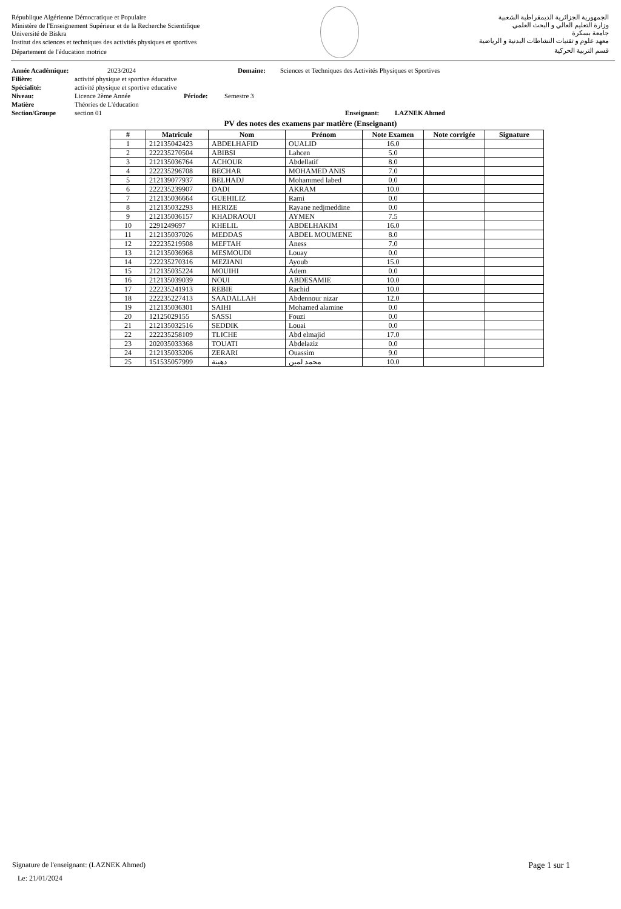République Algérienne Démocratique et Populaire
Ministère de l'Enseignement Supérieur et de la Recherche Scientifique
Université de Biskra
Institut des sciences et techniques des activités physiques et sportives
Département de l'éducation motrice
الجمهورية الجزائرية الديمقراطية الشعبية
وزارة التعليم العالي و البحث العلمي
جامعة بسكرة
معهد علوم و تقنيات النشاطات البدنية و الرياضية
قسم التربية الحركية
Année Académique: 2023/2024 Domaine: Sciences et Techniques des Activités Physiques et Sportives
Filière: activité physique et sportive éducative
Spécialité: activité physique et sportive educative
Niveau: Licence 2ème Année Période: Semestre 3
Matière Théories de L'éducation
Section/Groupe section 01 Enseignant: LAZNEK Ahmed
PV des notes des examens par matière (Enseignant)
| # | Matricule | Nom | Prénom | Note Examen | Note corrigée | Signature |
| --- | --- | --- | --- | --- | --- | --- |
| 1 | 212135042423 | ABDELHAFID | OUALID | 16.0 | | |
| 2 | 222235270504 | ABIBSI | Lahcen | 5.0 | | |
| 3 | 212135036764 | ACHOUR | Abdellatif | 8.0 | | |
| 4 | 222235296708 | BECHAR | MOHAMED ANIS | 7.0 | | |
| 5 | 212139077937 | BELHADJ | Mohammed labed | 0.0 | | |
| 6 | 222235239907 | DADI | AKRAM | 10.0 | | |
| 7 | 212135036664 | GUEHILIZ | Rami | 0.0 | | |
| 8 | 212135032293 | HERIZE | Rayane nedjmeddine | 0.0 | | |
| 9 | 212135036157 | KHADRAOUI | AYMEN | 7.5 | | |
| 10 | 2291249697 | KHELIL | ABDELHAKIM | 16.0 | | |
| 11 | 212135037026 | MEDDAS | ABDEL MOUMENE | 8.0 | | |
| 12 | 222235219508 | MEFTAH | Aness | 7.0 | | |
| 13 | 212135036968 | MESMOUDI | Louay | 0.0 | | |
| 14 | 222235270316 | MEZIANI | Ayoub | 15.0 | | |
| 15 | 212135035224 | MOUIHI | Adem | 0.0 | | |
| 16 | 212135039039 | NOUI | ABDESAMIE | 10.0 | | |
| 17 | 222235241913 | REBIE | Rachid | 10.0 | | |
| 18 | 222235227413 | SAADALLAH | Abdennour nizar | 12.0 | | |
| 19 | 212135036301 | SAIHI | Mohamed alamine | 0.0 | | |
| 20 | 12125029155 | SASSI | Fouzi | 0.0 | | |
| 21 | 212135032516 | SEDDIK | Louai | 0.0 | | |
| 22 | 222235258109 | TLICHE | Abd elmajid | 17.0 | | |
| 23 | 202035033368 | TOUATI | Abdelaziz | 0.0 | | |
| 24 | 212135033206 | ZERARI | Ouassim | 9.0 | | |
| 25 | 151535057999 | دهينة | محمد لمين | 10.0 | | |
Signature de l'enseignant: (LAZNEK Ahmed) Page 1 sur 1
Le: 21/01/2024